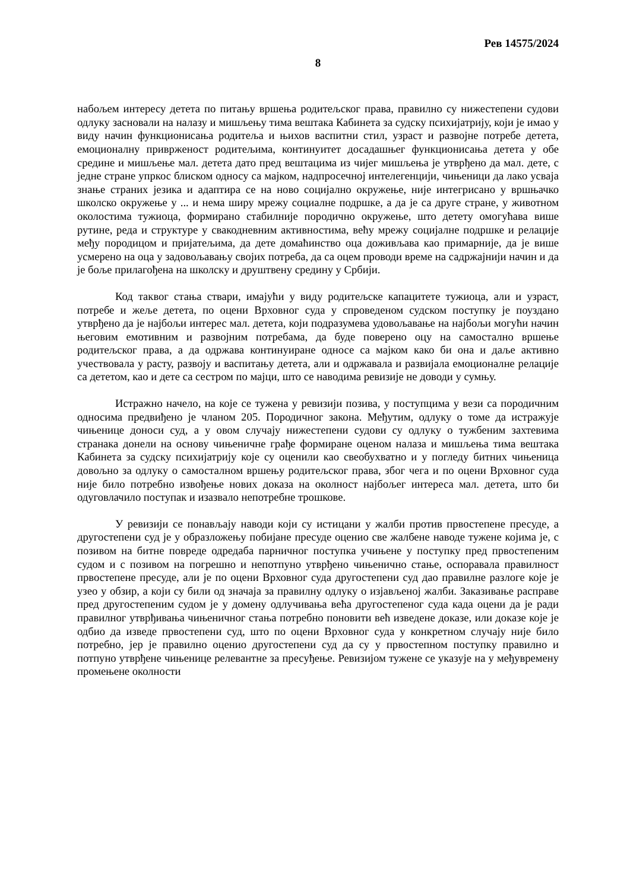Рев 14575/2024
8
набољем интересу детета по питању вршења родитељског права, правилно су нижестепени судови одлуку засновали на налазу и мишљењу тима вештака Кабинета за судску психијатрију, који је имао у виду начин функционисања родитеља и њихов васпитни стил, узраст и развојне потребе детета, емоционалну привржeност родитељима, континуитет досадашњег функционисања детета у обе средине и мишљење мал. детета дато пред вештацима из чијег мишљења је утврђено да мал. дете, с једне стране упркос блиском односу са мајком, надпросечној интелегенцији, чињеници да лако усваја знање страних језика и адаптира се на ново социјално окружење, није интегрисано у вршњачко школско окружење у ... и нема ширу мрежу социалне подршке, а да је са друге стране, у животном околостима тужиоца, формирано стабилније породично окружење, што детету омогућава више рутине, реда и структуре у свакодневним активностима, већу мрежу социјалне подршке и релације међу породицом и пријатељима, да дете домаћинство оца доживљава као примарније, да је више усмерено на оца у задовољавању својих потреба, да са оцем проводи време на садржајнији начин и да је боље прилагођена на школску и друштвену средину у Србији.
Код таквог стања ствари, имајући у виду родитељске капацитете тужиоца, али и узраст, потребе и жеље детета, по оцени Врховног суда у спроведеном судском поступку је поуздано утврђено да је најбољи интерес мал. детета, који подразумева удовољавање на најбољи могући начин његовим емотивним и развојним потребама, да буде поверено оцу на самостално вршење родитељског права, а да одржава континуиране односе са мајком како би она и даље активно учествовала у расту, развоју и васпитању детета, али и одржавала и развијала емоционалне релације са дететом, као и дете са сестром по мајци, што се наводима ревизије не доводи у сумњу.
Истражно начело, на које се тужена у ревизији позива, у поступцима у вези са породичним односима предвиђено је чланом 205. Породичног закона. Међутим, одлуку о томе да истражује чињенице доноси суд, а у овом случају нижестепени судови су одлуку о тужбеним захтевима странака донели на основу чињеничне грађе формиране оценом налаза и мишљења тима вештака Кабинета за судску психијатрију које су оценили као свеобухватно и у погледу битних чињеница довољно за одлуку о самосталном вршењу родитељског права, због чега и по оцени Врховног суда није било потребно извођење нових доказа на околност најбољег интереса мал. детета, што би одуговлачило поступак и изазвало непотребне трошкове.
У ревизији се понављају наводи који су истицани у жалби против првостепене пресуде, а другостепени суд је у образложењу побијане пресуде оценио све жалбене наводе тужене којима је, с позивом на битне повреде одредаба парничног поступка учињене у поступку пред првостепеним судом и с позивом на погрешно и непотпуно утврђено чињенично стање, оспоравала правилност првостепене пресуде, али је по оцени Врховног суда другостепени суд дао правилне разлоге које је узео у обзир, а који су били од значаја за правилну одлуку о изјављеној жалби. Заказивање расправе пред другостепеним судом је у домену одлучивања већа другостепеног суда када оцени да је ради правилног утврђивања чињеничног стања потребно поновити већ изведене доказе, или доказе које је одбио да изведе првостепени суд, што по оцени Врховног суда у конкретном случају није било потребно, јер је правилно оценио другостепени суд да су у првостепном поступку правилно и потпуно утврђене чињенице релевантне за пресуђење. Ревизијом тужене се указује на у међувремену промењене околности